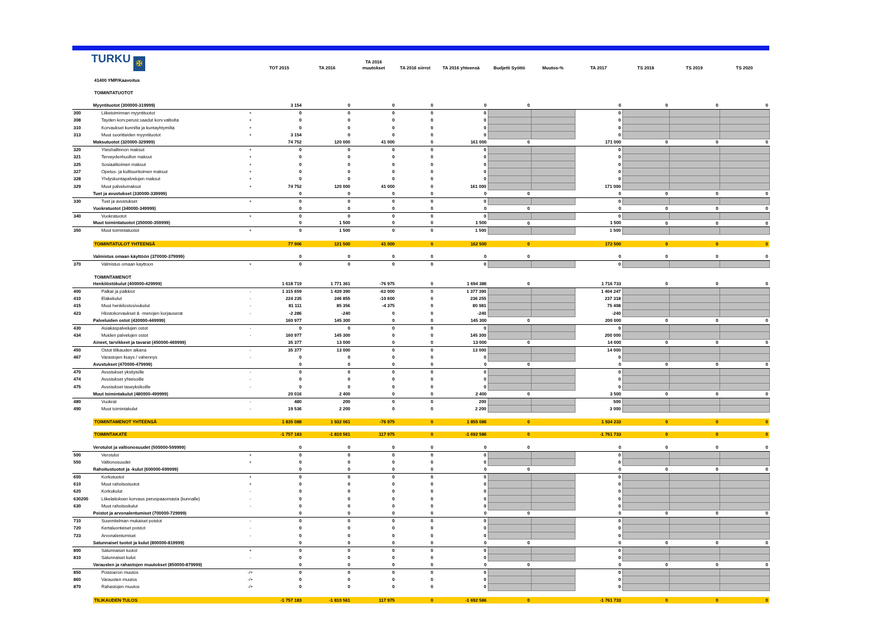TURKU ✠
| | | | TOT 2015 | TA 2016 | TA 2016 muutokset | TA 2016 siirrot | TA 2016 yhteensä | Budjetti Syöttö | Muutos-% | TA 2017 | TS 2018 | TS 2019 | TS 2020 |
| --- | --- | --- | --- | --- | --- | --- | --- | --- | --- | --- | --- | --- | --- |
| | 41400 YMP/Kaavoitus | | | | | | | | | | | | |
| | TOIMINTATUOTOT | | | | | | | | | | | | |
| | Myyntituotot (300000-319999) | | 3 154 | 0 | 0 | 0 | 0 | 0 | | 0 | 0 | 0 | 0 |
| 300 | Liiketoiminnan myyntituotot | + | 0 | 0 | 0 | 0 | 0 | | | 0 | | | |
| 308 | Tayden korv.perust.saadut korv.valtiolta | + | 0 | 0 | 0 | 0 | 0 | | | 0 | | | |
| 310 | Korvaukset kunnilta ja kuntayhtymilta | + | 0 | 0 | 0 | 0 | 0 | | | 0 | | | |
| 313 | Muut suoritteiden myyntituotot | + | 3 154 | 0 | 0 | 0 | 0 | | | 0 | | | |
| | Maksutuotot (320000-329999) | | 74 752 | 120 000 | 41 000 | 0 | 161 000 | 0 | | 171 000 | 0 | 0 | 0 |
| 320 | Yleishallinnon maksut | + | 0 | 0 | 0 | 0 | 0 | | | 0 | | | |
| 321 | Terveydenhuollon maksut | + | 0 | 0 | 0 | 0 | 0 | | | 0 | | | |
| 325 | Sosiaalitoimen maksut | + | 0 | 0 | 0 | 0 | 0 | | | 0 | | | |
| 327 | Opetus- ja kulttuuritoimen maksut | + | 0 | 0 | 0 | 0 | 0 | | | 0 | | | |
| 328 | Yhdyskuntapalvelujen maksut | + | 0 | 0 | 0 | 0 | 0 | | | 0 | | | |
| 329 | Muut palvelumaksut | + | 74 752 | 120 000 | 41 000 | 0 | 161 000 | | | 171 000 | | | |
| | Tuet ja avustukset (330000-339999) | | 0 | 0 | 0 | 0 | 0 | 0 | | 0 | 0 | 0 | 0 |
| 330 | Tuet ja avustukset | + | 0 | 0 | 0 | 0 | 0 | | | 0 | | | |
| | Vuokratuotot (340000-349999) | | 0 | 0 | 0 | 0 | 0 | 0 | | 0 | 0 | 0 | 0 |
| 340 | Vuokratuotot | + | 0 | 0 | 0 | 0 | 0 | | | 0 | | | |
| | Muut toimintatuotot (350000-359999) | | 0 | 1 500 | 0 | 0 | 1 500 | 0 | | 1 500 | 0 | 0 | 0 |
| 350 | Muut toimintatuotot | + | 0 | 1 500 | 0 | 0 | 1 500 | | | 1 500 | | | |
| | TOIMINTATULOT YHTEENSÄ | | 77 906 | 121 500 | 41 000 | 0 | 162 500 | 0 | | 172 500 | 0 | 0 | 0 |
| | Valmistus omaan käyttöön (370000-379999) | | 0 | 0 | 0 | 0 | 0 | 0 | | 0 | 0 | 0 | 0 |
| 370 | Valmistus omaan kayttoon | + | 0 | 0 | 0 | 0 | 0 | | | 0 | | | |
| | TOIMINTAMENOT | | | | | | | | | | | | |
| | Henkilöstökulut (400000-429999) | | 1 618 719 | 1 771 361 | -76 975 | 0 | 1 694 386 | 0 | | 1 716 733 | 0 | 0 | 0 |
| 400 | Palkat ja palkkiot | - | 1 315 659 | 1 439 390 | -62 000 | 0 | 1 377 390 | | | 1 404 247 | | | |
| 410 | Elakekulut | - | 224 235 | 246 855 | -10 600 | 0 | 236 255 | | | 237 318 | | | |
| 415 | Muut henkilostosivukulut | - | 81 111 | 85 356 | -4 375 | 0 | 80 981 | | | 75 408 | | | |
| 423 | Hlostokorvaukset & -menojen korjauserat | - | -2 286 | -240 | 0 | 0 | -240 | | | -240 | | | |
| | Palveluiden ostot (430000-449999) | | 160 977 | 145 300 | 0 | 0 | 145 300 | 0 | | 200 000 | 0 | 0 | 0 |
| 430 | Asiakaspalvelujen ostot | - | 0 | 0 | 0 | 0 | 0 | | | 0 | | | |
| 434 | Muiden palvelujen ostot | - | 160 977 | 145 300 | 0 | 0 | 145 300 | | | 200 000 | | | |
| | Aineet, tarvikkeet ja tavarat (450000-469999) | | 35 377 | 13 000 | 0 | 0 | 13 000 | 0 | | 14 000 | 0 | 0 | 0 |
| 450 | Ostot tilikauden aikana | - | 35 377 | 13 000 | 0 | 0 | 13 000 | | | 14 000 | | | |
| 467 | Varastojen lisays / vahennys | - | 0 | 0 | 0 | 0 | 0 | | | 0 | | | |
| | Avustukset (470000-479999) | | 0 | 0 | 0 | 0 | 0 | 0 | | 0 | 0 | 0 | 0 |
| 470 | Avustukset yksityisille | - | 0 | 0 | 0 | 0 | 0 | | | 0 | | | |
| 474 | Avustukset yhteisoille | - | 0 | 0 | 0 | 0 | 0 | | | 0 | | | |
| 475 | Avustukset taseyksikoille | - | 0 | 0 | 0 | 0 | 0 | | | 0 | | | |
| | Muut toimintakulut (480000-499999) | | 20 016 | 2 400 | 0 | 0 | 2 400 | 0 | | 3 500 | 0 | 0 | 0 |
| 480 | Vuokrat | - | 480 | 200 | 0 | 0 | 200 | | | 500 | | | |
| 490 | Muut toimintakulut | - | 19 536 | 2 200 | 0 | 0 | 2 200 | | | 3 000 | | | |
| | TOIMINTAMENOT YHTEENSÄ | | 1 835 088 | 1 932 061 | -76 975 | 0 | 1 855 086 | 0 | | 1 934 233 | 0 | 0 | 0 |
| | TOIMINTAKATE | | -1 757 183 | -1 810 561 | 117 975 | 0 | -1 692 586 | 0 | | -1 761 733 | 0 | 0 | 0 |
| | Verotulot ja valtionosuudet (500000-599999) | | 0 | 0 | 0 | 0 | 0 | 0 | | 0 | 0 | 0 | 0 |
| 500 | Verotulot | + | 0 | 0 | 0 | 0 | 0 | | | 0 | | | |
| 550 | Valtionosuudet | + | 0 | 0 | 0 | 0 | 0 | | | 0 | | | |
| | Rahoitustuotot ja -kulut (600000-699999) | | 0 | 0 | 0 | 0 | 0 | 0 | | 0 | 0 | 0 | 0 |
| 600 | Korkotuotot | + | 0 | 0 | 0 | 0 | 0 | | | 0 | | | |
| 610 | Muut rahoitustuotot | + | 0 | 0 | 0 | 0 | 0 | | | 0 | | | |
| 620 | Korkokulut | - | 0 | 0 | 0 | 0 | 0 | | | 0 | | | |
| 630200 | Liikelaitoksen korvaus peruspaaomasta (kunnalle) | - | 0 | 0 | 0 | 0 | 0 | | | 0 | | | |
| 630 | Muut rahoituskulut | - | 0 | 0 | 0 | 0 | 0 | | | 0 | | | |
| | Poistot ja arvonalentumiset (700000-729999) | | 0 | 0 | 0 | 0 | 0 | 0 | | 0 | 0 | 0 | 0 |
| 710 | Suunnitelman mukaiset poistot | - | 0 | 0 | 0 | 0 | 0 | | | 0 | | | |
| 720 | Kertaluonteiset poistot | - | 0 | 0 | 0 | 0 | 0 | | | 0 | | | |
| 723 | Arvonalentumiset | - | 0 | 0 | 0 | 0 | 0 | | | 0 | | | |
| | Satunnaiset tuotot ja kulut (800000-819999) | | 0 | 0 | 0 | 0 | 0 | 0 | | 0 | 0 | 0 | 0 |
| 800 | Satunnaiset tuotot | + | 0 | 0 | 0 | 0 | 0 | | | 0 | | | |
| 810 | Satunnaiset kulut | - | 0 | 0 | 0 | 0 | 0 | | | 0 | | | |
| | Varausten ja rahastojen muutokset (850000-879999) | | 0 | 0 | 0 | 0 | 0 | 0 | | 0 | 0 | 0 | 0 |
| 850 | Poistoeron muutos | -/+ | 0 | 0 | 0 | 0 | 0 | | | 0 | | | |
| 860 | Varausten muutos | -/+ | 0 | 0 | 0 | 0 | 0 | | | 0 | | | |
| 870 | Rahastojen muutos | -/+ | 0 | 0 | 0 | 0 | 0 | | | 0 | | | |
| | TILIKAUDEN TULOS | | -1 757 183 | -1 810 561 | 117 975 | 0 | -1 692 586 | 0 | | -1 761 733 | 0 | 0 | 0 |